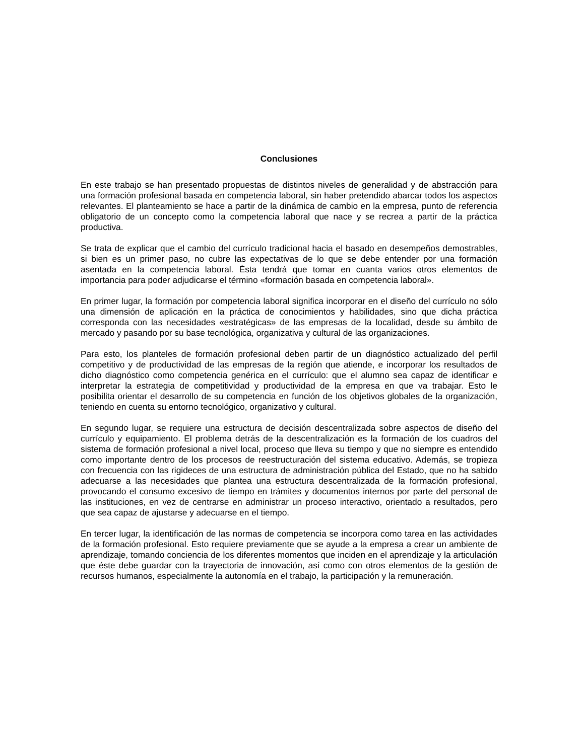Conclusiones
En este trabajo se han presentado propuestas de distintos niveles de generalidad y de abstracción para una formación profesional basada en competencia laboral, sin haber pretendido abarcar todos los aspectos relevantes. El planteamiento se hace a partir de la dinámica de cambio en la empresa, punto de referencia obligatorio de un concepto como la competencia laboral que nace y se recrea a partir de la práctica productiva.
Se trata de explicar que el cambio del currículo tradicional hacia el basado en desempeños demostrables, si bien es un primer paso, no cubre las expectativas de lo que se debe entender por una formación asentada en la competencia laboral. Ésta tendrá que tomar en cuanta varios otros elementos de importancia para poder adjudicarse el término «formación basada en competencia laboral».
En primer lugar, la formación por competencia laboral significa incorporar en el diseño del currículo no sólo una dimensión de aplicación en la práctica de conocimientos y habilidades, sino que dicha práctica corresponda con las necesidades «estratégicas» de las empresas de la localidad, desde su ámbito de mercado y pasando por su base tecnológica, organizativa y cultural de las organizaciones.
Para esto, los planteles de formación profesional deben partir de un diagnóstico actualizado del perfil competitivo y de productividad de las empresas de la región que atiende, e incorporar los resultados de dicho diagnóstico como competencia genérica en el currículo: que el alumno sea capaz de identificar e interpretar la estrategia de competitividad y productividad de la empresa en que va trabajar. Esto le posibilita orientar el desarrollo de su competencia en función de los objetivos globales de la organización, teniendo en cuenta su entorno tecnológico, organizativo y cultural.
En segundo lugar, se requiere una estructura de decisión descentralizada sobre aspectos de diseño del currículo y equipamiento. El problema detrás de la descentralización es la formación de los cuadros del sistema de formación profesional a nivel local, proceso que lleva su tiempo y que no siempre es entendido como importante dentro de los procesos de reestructuración del sistema educativo. Además, se tropieza con frecuencia con las rigideces de una estructura de administración pública del Estado, que no ha sabido adecuarse a las necesidades que plantea una estructura descentralizada de la formación profesional, provocando el consumo excesivo de tiempo en trámites y documentos internos por parte del personal de las instituciones, en vez de centrarse en administrar un proceso interactivo, orientado a resultados, pero que sea capaz de ajustarse y adecuarse en el tiempo.
En tercer lugar, la identificación de las normas de competencia se incorpora como tarea en las actividades de la formación profesional. Esto requiere previamente que se ayude a la empresa a crear un ambiente de aprendizaje, tomando conciencia de los diferentes momentos que inciden en el aprendizaje y la articulación que éste debe guardar con la trayectoria de innovación, así como con otros elementos de la gestión de recursos humanos, especialmente la autonomía en el trabajo, la participación y la remuneración.